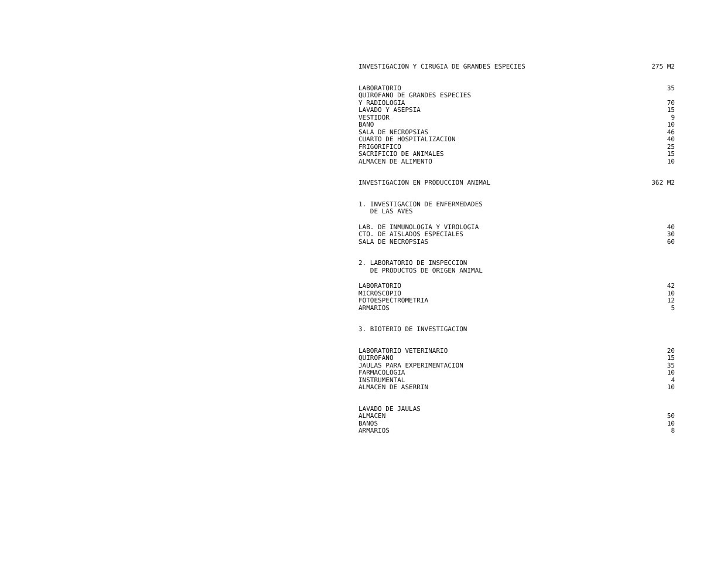| INVESTIGACION Y CIRUGIA DE GRANDES ESPECIES | 275 M2 |
| LABORATORIO | 35 |
| QUIROFANO DE GRANDES ESPECIES | |
| Y RADIOLOGIA | 70 |
| LAVADO Y ASEPSIA | 15 |
| VESTIDOR | 9 |
| BANO | 10 |
| SALA DE NECROPSIAS | 46 |
| CUARTO DE HOSPITALIZACION | 40 |
| FRIGORIFICO | 25 |
| SACRIFICIO DE ANIMALES | 15 |
| ALMACEN DE ALIMENTO | 10 |
| INVESTIGACION EN PRODUCCION ANIMAL | 362 M2 |
| 1. INVESTIGACION DE ENFERMEDADES DE LAS AVES | |
| LAB. DE INMUNOLOGIA Y VIROLOGIA | 40 |
| CTO. DE AISLADOS ESPECIALES | 30 |
| SALA DE NECROPSIAS | 60 |
| 2. LABORATORIO DE INSPECCION DE PRODUCTOS DE ORIGEN ANIMAL | |
| LABORATORIO | 42 |
| MICROSCOPIO | 10 |
| FOTOESPECTROMETRIA | 12 |
| ARMARIOS | 5 |
| 3. BIOTERIO DE INVESTIGACION | |
| LABORATORIO VETERINARIO | 20 |
| QUIROFANO | 15 |
| JAULAS PARA EXPERIMENTACION | 35 |
| FARMACOLOGIA | 10 |
| INSTRUMENTAL | 4 |
| ALMACEN DE ASERRIN | 10 |
| LAVADO DE JAULAS | |
| ALMACEN | 50 |
| BANOS | 10 |
| ARMARIOS | 8 |